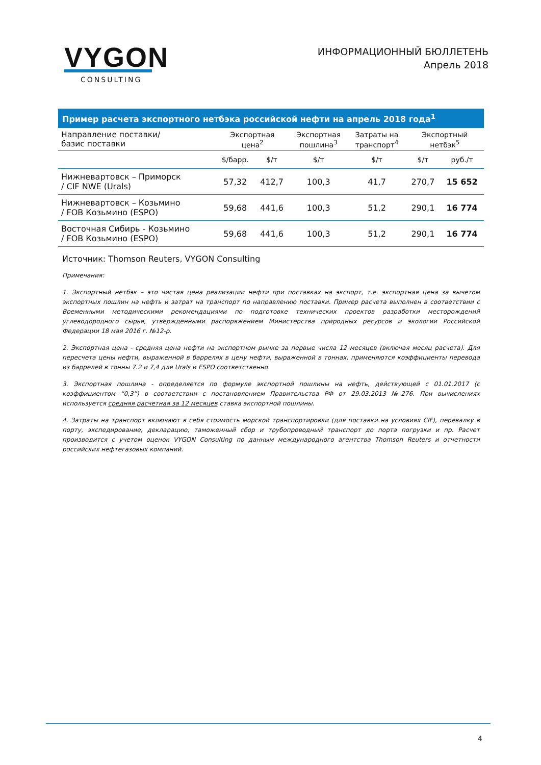VYGON
CONSULTING
ИНФОРМАЦИОННЫЙ БЮЛЛЕТЕНЬ
Апрель 2018
| Пример расчета экспортного нетбэка российской нефти на апрель 2018 года<sup>1</sup> | | | | | | |
| --- | --- | --- | --- | --- | --- | --- |
| Направление поставки/ базис поставки | Экспортная цена<sup>2</sup> | | Экспортная пошлина<sup>3</sup> | Затраты на транспорт<sup>4</sup> | Экспортный нетбэк<sup>5</sup> | |
| | $/барр. | $/т | $/т | $/т | $/т | руб./т |
| Нижневартовск – Приморск / CIF NWE (Urals) | 57,32 | 412,7 | 100,3 | 41,7 | 270,7 | 15 652 |
| Нижневартовск – Козьмино / FOB Козьмино (ESPO) | 59,68 | 441,6 | 100,3 | 51,2 | 290,1 | 16 774 |
| Восточная Сибирь - Козьмино / FOB Козьмино (ESPO) | 59,68 | 441,6 | 100,3 | 51,2 | 290,1 | 16 774 |
Источник: Thomson Reuters, VYGON Consulting
Примечания:
1. Экспортный нетбэк – это чистая цена реализации нефти при поставках на экспорт, т.е. экспортная цена за вычетом экспортных пошлин на нефть и затрат на транспорт по направлению поставки. Пример расчета выполнен в соответствии с Временными методическими рекомендациями по подготовке технических проектов разработки месторождений углеводородного сырья, утвержденными распоряжением Министерства природных ресурсов и экологии Российской Федерации 18 мая 2016 г. №12-р.
2. Экспортная цена - средняя цена нефти на экспортном рынке за первые числа 12 месяцев (включая месяц расчета). Для пересчета цены нефти, выраженной в баррелях в цену нефти, выраженной в тоннах, применяются коэффициенты перевода из баррелей в тонны 7.2 и 7,4 для Urals и ESPO соответственно.
3. Экспортная пошлина - определяется по формуле экспортной пошлины на нефть, действующей с 01.01.2017 (с коэффициентом “0,3”) в соответствии с постановлением Правительства РФ от 29.03.2013 №276. При вычислениях используется средняя расчетная за 12 месяцев ставка экспортной пошлины.
4. Затраты на транспорт включают в себя стоимость морской транспортировки (для поставки на условиях CIF), перевалку в порту, экспедирование, декларацию, таможенный сбор и трубопроводный транспорт до порта погрузки и пр. Расчет производится с учетом оценок VYGON Consulting по данным международного агентства Thomson Reuters и отчетности российских нефтегазовых компаний.
4